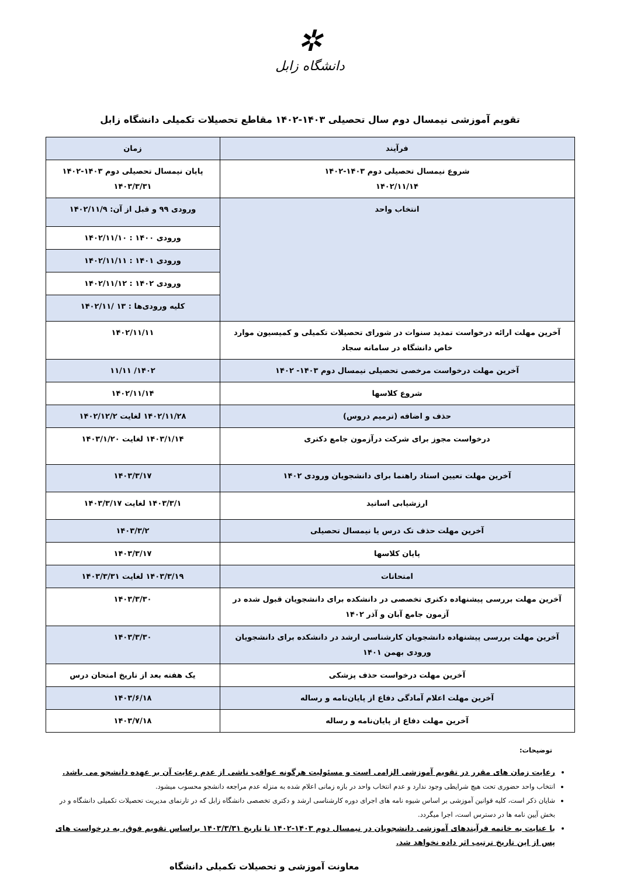✲
دانشگاه زابل
تقویم آموزشی نیمسال دوم سال تحصیلی ۱۴۰۳-۱۴۰۲ مقاطع تحصیلات تکمیلی دانشگاه زابل
| فرآیند | زمان |
| --- | --- |
| شروع نیمسال تحصیلی دوم ۱۴۰۳-۱۴۰۲ ۱۴۰۲/۱۱/۱۴ | پایان نیمسال تحصیلی دوم ۱۴۰۳-۱۴۰۲ ۱۴۰۳/۳/۳۱ |
| انتخاب واحد | ورودی ۹۹ و قبل از آن: ۱۴۰۲/۱۱/۹ |
| | ورودی ۱۴۰۰ : ۱۴۰۲/۱۱/۱۰ |
| | ورودی ۱۴۰۱ : ۱۴۰۲/۱۱/۱۱ |
| | ورودی ۱۴۰۲ : ۱۴۰۲/۱۱/۱۲ |
| | کلیه ورودی‌ها : ۱۳ /۱۴۰۲/۱۱ |
| آخرین مهلت ارائه درخواست تمدید سنوات در شورای تحصیلات تکمیلی و کمیسیون موارد خاص دانشگاه در سامانه سجاد | ۱۴۰۲/۱۱/۱۱ |
| آخرین مهلت درخواست مرخصی تحصیلی نیمسال دوم ۱۴۰۳- ۱۴۰۲ | ۱۴۰۲/ ۱۱/۱۱ |
| شروع کلاسها | ۱۴۰۲/۱۱/۱۴ |
| حذف و اضافه (ترمیم دروس) | ۱۴۰۲/۱۱/۲۸ لغایت ۱۴۰۲/۱۲/۲ |
| درخواست مجوز برای شرکت درآزمون جامع دکتری | ۱۴۰۳/۱/۱۴ لغایت ۱۴۰۳/۱/۲۰ |
| آخرین مهلت تعیین استاد راهنما برای دانشجویان ورودی ۱۴۰۲ | ۱۴۰۳/۳/۱۷ |
| ارزشیابی اساتید | ۱۴۰۳/۳/۱ لغایت ۱۴۰۳/۳/۱۷ |
| آخرین مهلت حذف تک درس یا نیمسال تحصیلی | ۱۴۰۳/۳/۲ |
| پایان کلاسها | ۱۴۰۳/۳/۱۷ |
| امتحانات | ۱۴۰۳/۳/۱۹ لغایت ۱۴۰۳/۳/۳۱ |
| آخرین مهلت بررسی پیشنهاده دکتری تخصصی در دانشکده برای دانشجویان قبول شده در آزمون جامع آبان و آذر ۱۴۰۲ | ۱۴۰۳/۳/۳۰ |
| آخرین مهلت بررسی پیشنهاده دانشجویان کارشناسی ارشد در دانشکده برای دانشجویان ورودی بهمن ۱۴۰۱ | ۱۴۰۳/۳/۳۰ |
| آخرین مهلت درخواست حذف پزشکی | یک هفته بعد از تاریخ امتحان درس |
| آخرین مهلت اعلام آمادگی دفاع از پایان‌نامه و رساله | ۱۴۰۳/۶/۱۸ |
| آخرین مهلت دفاع از پایان‌نامه و رساله | ۱۴۰۳/۷/۱۸ |
توضیحات:
رعایت زمان های مقرر در تقویم آموزشی الزامی است و مسئولیت هرگونه عواقب ناشی از عدم رعایت آن بر عهده دانشجو می باشد.
انتخاب واحد حضوری تحت هیچ شرایطی وجود ندارد و عدم انتخاب واحد در بازه زمانی اعلام شده به منزله عدم مراجعه دانشجو محسوب میشود.
شایان ذکر است، کلیه قوانین آموزشی بر اساس شیوه نامه های اجرای دوره کارشناسی ارشد و دکتری تخصصی دانشگاه زابل که در تارنمای مدیریت تحصیلات تکمیلی دانشگاه و در بخش آیین نامه ها در دسترس است، اجرا میگردد.
با عنایت به خاتمه فرآیندهای آموزشی دانشجویان در نیمسال دوم ۱۴۰۳-۱۴۰۲ تا تاریخ ۱۴۰۳/۳/۳۱ براساس تقویم فوق، به درخواست های پس از این تاریخ ترتیب اثر داده نخواهد شد.
معاونت آموزشی و تحصیلات تکمیلی دانشگاه